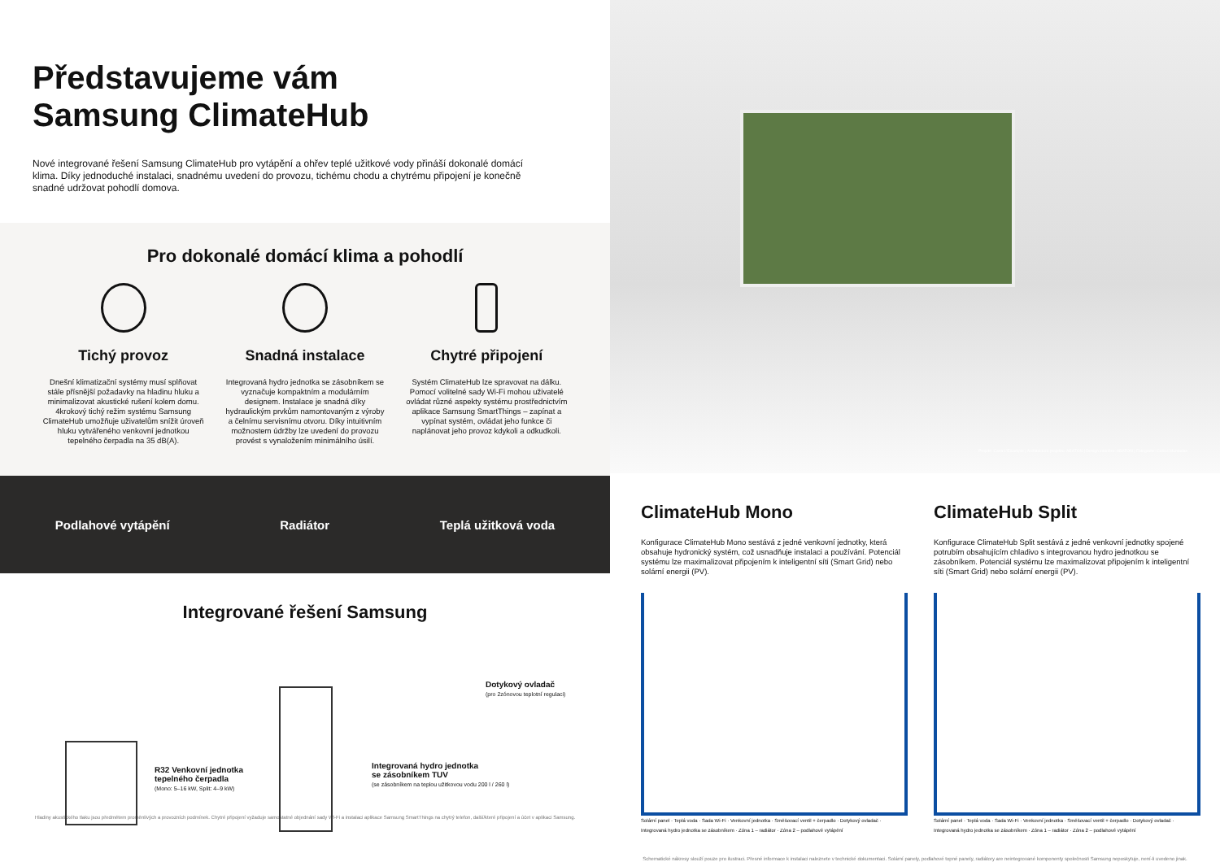Představujeme vám
Samsung ClimateHub
Nové integrované řešení Samsung ClimateHub pro vytápění a ohřev teplé užitkové vody přináší dokonalé domácí klima. Díky jednoduché instalaci, snadnému uvedení do provozu, tichému chodu a chytrému připojení je konečně snadné udržovat pohodlí domova.
Pro dokonalé domácí klima a pohodlí
Tichý provoz
Dnešní klimatizační systémy musí splňovat stále přísnější požadavky na hladinu hluku a minimalizovat akustické rušení kolem domu. 4krokový tichý režim systému Samsung ClimateHub umožňuje uživatelům snížit úroveň hluku vytvářeného venkovní jednotkou tepelného čerpadla na 35 dB(A).
Snadná instalace
Integrovaná hydro jednotka se zásobníkem se vyznačuje kompaktním a modulárním designem. Instalace je snadná díky hydraulickým prvkům namontovaným z výroby a čelnímu servisnímu otvoru. Díky intuitivním možnostem údržby lze uvedení do provozu provést s vynaložením minimálního úsilí.
Chytré připojení
Systém ClimateHub lze spravovat na dálku. Pomocí volitelné sady Wi-Fi mohou uživatelé ovládat různé aspekty systému prostřednictvím aplikace Samsung SmartThings – zapínat a vypínat systém, ovládat jeho funkce či naplánovat jeho provoz kdykoli a odkudkoli.
Podlahové vytápění Radiátor Teplá užitková voda
Integrované řešení Samsung
R32 Venkovní jednotka
tepelného čerpadla
(Mono: 5–16 kW, Split: 4–9 kW)
Dotykový ovladač
(pro 2zónovou teplotní regulaci)
Integrovaná hydro jednotka
se zásobníkem TUV
(se zásobníkem na teplou užitkovou vodu 200 l / 260 l)
Hladiny akustického tlaku jsou předmětem proměnlivých a provozních podmínek. Chytré připojení vyžaduje samostatné objednání sady Wi-Fi a instalaci aplikace Samsung SmartThings na chytrý telefon, další/které připojení a účet v aplikaci Samsung.
Projekt: Casa L'Eixample | Architektura projektu: ABATON | Design interiéru: ABATON | Fotografie: Carlos Muntadas
ClimateHub Mono
Konfigurace ClimateHub Mono sestává z jedné venkovní jednotky, která obsahuje hydronický systém, což usnadňuje instalaci a používání. Potenciál systému lze maximalizovat připojením k inteligentní síti (Smart Grid) nebo solární energii (PV).
Solární panel · Teplá voda · Sada Wi-Fi · Venkovní jednotka · Směšovací ventil + čerpadlo · Dotykový ovladač · Integrovaná hydro jednotka se zásobníkem · Zóna 1 – radiátor · Zóna 2 – podlahové vytápění
ClimateHub Split
Konfigurace ClimateHub Split sestává z jedné venkovní jednotky spojené potrubím obsahujícím chladivo s integrovanou hydro jednotkou se zásobníkem. Potenciál systému lze maximalizovat připojením k inteligentní síti (Smart Grid) nebo solární energii (PV).
Solární panel · Teplá voda · Sada Wi-Fi · Venkovní jednotka · Směšovací ventil + čerpadlo · Dotykový ovladač · Integrovaná hydro jednotka se zásobníkem · Zóna 1 – radiátor · Zóna 2 – podlahové vytápění
Schematické nákresy slouží pouze pro ilustraci. Přesné informace k instalaci naleznete v technické dokumentaci. Solární panely, podlahové topné panely, radiátory are neintegrované komponenty společnosti Samsung neposkytuje, není-li uvedeno jinak.